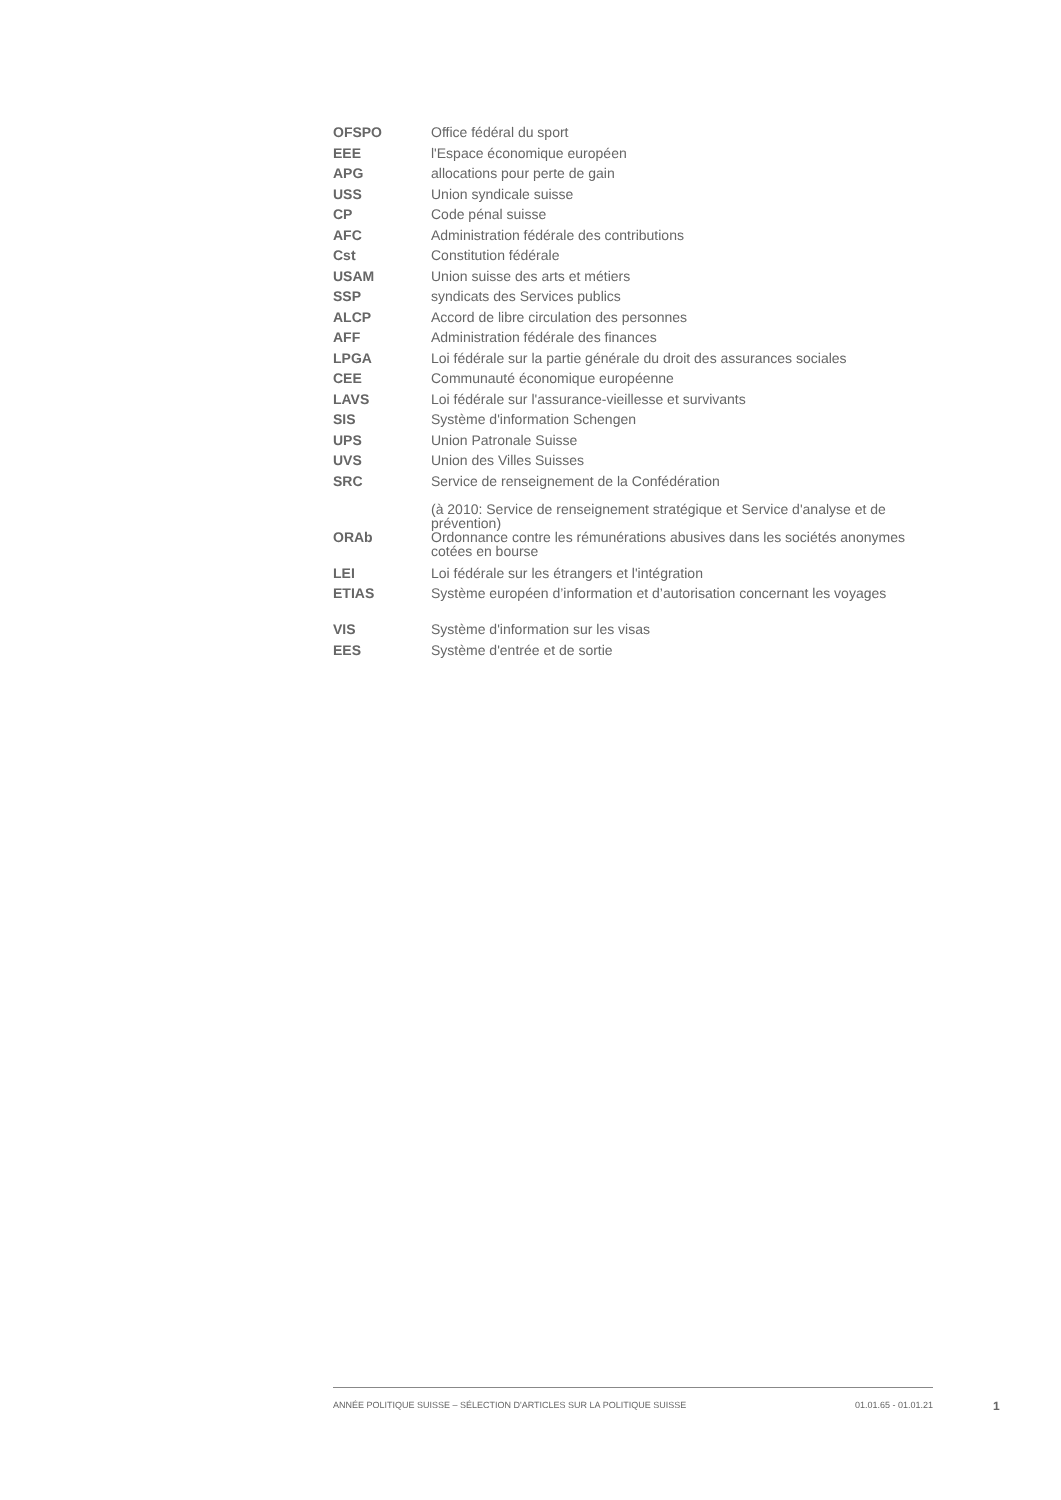| OFSPO | Office fédéral du sport |
| EEE | l'Espace économique européen |
| APG | allocations pour perte de gain |
| USS | Union syndicale suisse |
| CP | Code pénal suisse |
| AFC | Administration fédérale des contributions |
| Cst | Constitution fédérale |
| USAM | Union suisse des arts et métiers |
| SSP | syndicats des Services publics |
| ALCP | Accord de libre circulation des personnes |
| AFF | Administration fédérale des finances |
| LPGA | Loi fédérale sur la partie générale du droit des assurances sociales |
| CEE | Communauté économique européenne |
| LAVS | Loi fédérale sur l'assurance-vieillesse et survivants |
| SIS | Système d'information Schengen |
| UPS | Union Patronale Suisse |
| UVS | Union des Villes Suisses |
| SRC | Service de renseignement de la Confédération (à 2010: Service de renseignement stratégique et Service d'analyse et de prévention) |
| ORAb | Ordonnance contre les rémunérations abusives dans les sociétés anonymes cotées en bourse |
| LEI | Loi fédérale sur les étrangers et l'intégration |
| ETIAS | Système européen d’information et d’autorisation concernant les voyages |
| VIS | Système d'information sur les visas |
| EES | Système d'entrée et de sortie |
ANNÉE POLITIQUE SUISSE – SÉLECTION D'ARTICLES SUR LA POLITIQUE SUISSE 01.01.65 - 01.01.21
1